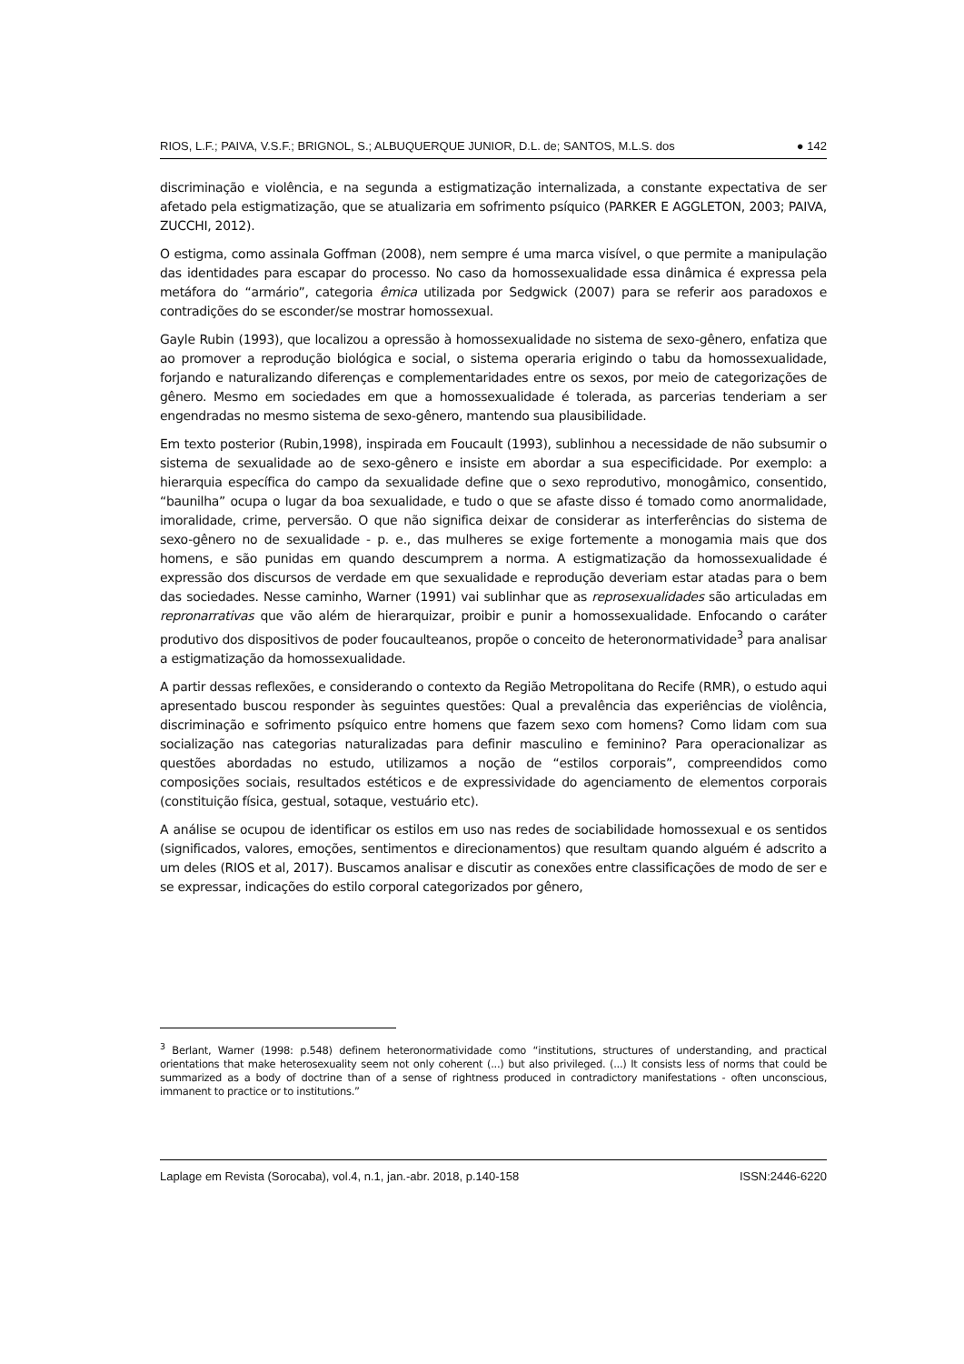RIOS, L.F.; PAIVA, V.S.F.; BRIGNOL, S.; ALBUQUERQUE JUNIOR, D.L. de; SANTOS, M.L.S. dos ● 142
discriminação e violência, e na segunda a estigmatização internalizada, a constante expectativa de ser afetado pela estigmatização, que se atualizaria em sofrimento psíquico (PARKER E AGGLETON, 2003; PAIVA, ZUCCHI, 2012).
O estigma, como assinala Goffman (2008), nem sempre é uma marca visível, o que permite a manipulação das identidades para escapar do processo. No caso da homossexualidade essa dinâmica é expressa pela metáfora do “armário”, categoria êmica utilizada por Sedgwick (2007) para se referir aos paradoxos e contradições do se esconder/se mostrar homossexual.
Gayle Rubin (1993), que localizou a opressão à homossexualidade no sistema de sexo-gênero, enfatiza que ao promover a reprodução biológica e social, o sistema operaria erigindo o tabu da homossexualidade, forjando e naturalizando diferenças e complementaridades entre os sexos, por meio de categorizações de gênero. Mesmo em sociedades em que a homossexualidade é tolerada, as parcerias tenderiam a ser engendradas no mesmo sistema de sexo-gênero, mantendo sua plausibilidade.
Em texto posterior (Rubin,1998), inspirada em Foucault (1993), sublinhou a necessidade de não subsumir o sistema de sexualidade ao de sexo-gênero e insiste em abordar a sua especificidade. Por exemplo: a hierarquia específica do campo da sexualidade define que o sexo reprodutivo, monogâmico, consentido, “baunilha” ocupa o lugar da boa sexualidade, e tudo o que se afaste disso é tomado como anormalidade, imoralidade, crime, perversão. O que não significa deixar de considerar as interferências do sistema de sexo-gênero no de sexualidade - p. e., das mulheres se exige fortemente a monogamia mais que dos homens, e são punidas em quando descumprem a norma. A estigmatização da homossexualidade é expressão dos discursos de verdade em que sexualidade e reprodução deveriam estar atadas para o bem das sociedades. Nesse caminho, Warner (1991) vai sublinhar que as reprosexualidades são articuladas em repronarrativas que vão além de hierarquizar, proibir e punir a homossexualidade. Enfocando o caráter produtivo dos dispositivos de poder foucaulteanos, propõe o conceito de heteronormatividade<sup>3</sup> para analisar a estigmatização da homossexualidade.
A partir dessas reflexões, e considerando o contexto da Região Metropolitana do Recife (RMR), o estudo aqui apresentado buscou responder às seguintes questões: Qual a prevalência das experiências de violência, discriminação e sofrimento psíquico entre homens que fazem sexo com homens? Como lidam com sua socialização nas categorias naturalizadas para definir masculino e feminino? Para operacionalizar as questões abordadas no estudo, utilizamos a noção de “estilos corporais”, compreendidos como composições sociais, resultados estéticos e de expressividade do agenciamento de elementos corporais (constituição física, gestual, sotaque, vestuário etc).
A análise se ocupou de identificar os estilos em uso nas redes de sociabilidade homossexual e os sentidos (significados, valores, emoções, sentimentos e direcionamentos) que resultam quando alguém é adscrito a um deles (RIOS et al, 2017). Buscamos analisar e discutir as conexões entre classificações de modo de ser e se expressar, indicações do estilo corporal categorizados por gênero,
<sup>3</sup> Berlant, Warner (1998: p.548) definem heteronormatividade como “institutions, structures of understanding, and practical orientations that make heterosexuality seem not only coherent (...) but also privileged. (...) It consists less of norms that could be summarized as a body of doctrine than of a sense of rightness produced in contradictory manifestations - often unconscious, immanent to practice or to institutions.”
Laplage em Revista (Sorocaba), vol.4, n.1, jan.-abr. 2018, p.140-158 ISSN:2446-6220